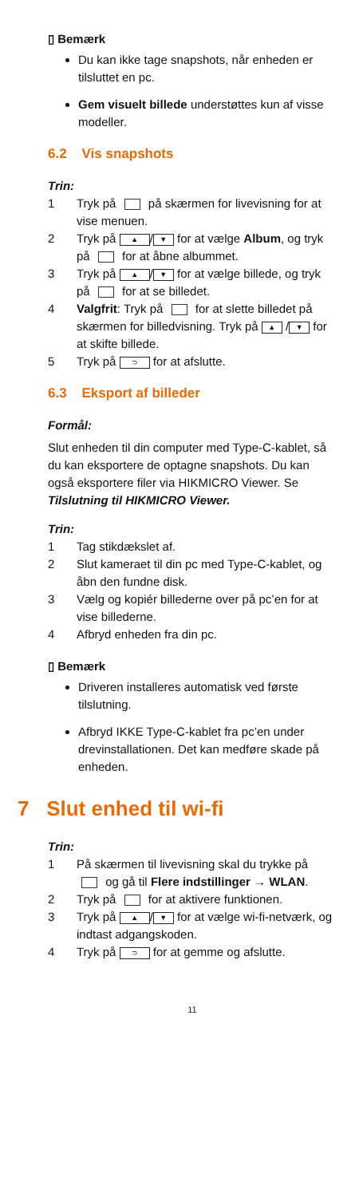▯ Bemærk
Du kan ikke tage snapshots, når enheden er tilsluttet en pc.
Gem visuelt billede understøttes kun af visse modeller.
6.2 Vis snapshots
Trin:
1 Tryk på på skærmen for livevisning for at vise menuen.
2 Tryk på ▲ / ▼ for at vælge Album, og tryk på for at åbne albummet.
3 Tryk på ▲ / ▼ for at vælge billede, og tryk på for at se billedet.
4 Valgfrit: Tryk på for at slette billedet på skærmen for billedvisning. Tryk på ▲ / ▼ for at skifte billede.
5 Tryk på ⊃ for at afslutte.
6.3 Eksport af billeder
Formål:
Slut enheden til din computer med Type-C-kablet, så du kan eksportere de optagne snapshots. Du kan også eksportere filer via HIKMICRO Viewer. Se Tilslutning til HIKMICRO Viewer.
Trin:
1 Tag stikdækslet af.
2 Slut kameraet til din pc med Type-C-kablet, og åbn den fundne disk.
3 Vælg og kopiér billederne over på pc’en for at vise billederne.
4 Afbryd enheden fra din pc.
▯ Bemærk
Driveren installeres automatisk ved første tilslutning.
Afbryd IKKE Type-C-kablet fra pc’en under drevinstallationen. Det kan medføre skade på enheden.
7 Slut enhed til wi-fi
Trin:
1 På skærmen til livevisning skal du trykke på og gå til Flere indstillinger → WLAN.
2 Tryk på for at aktivere funktionen.
3 Tryk på ▲ / ▼ for at vælge wi-fi-netværk, og indtast adgangskoden.
4 Tryk på ⊃ for at gemme og afslutte.
11